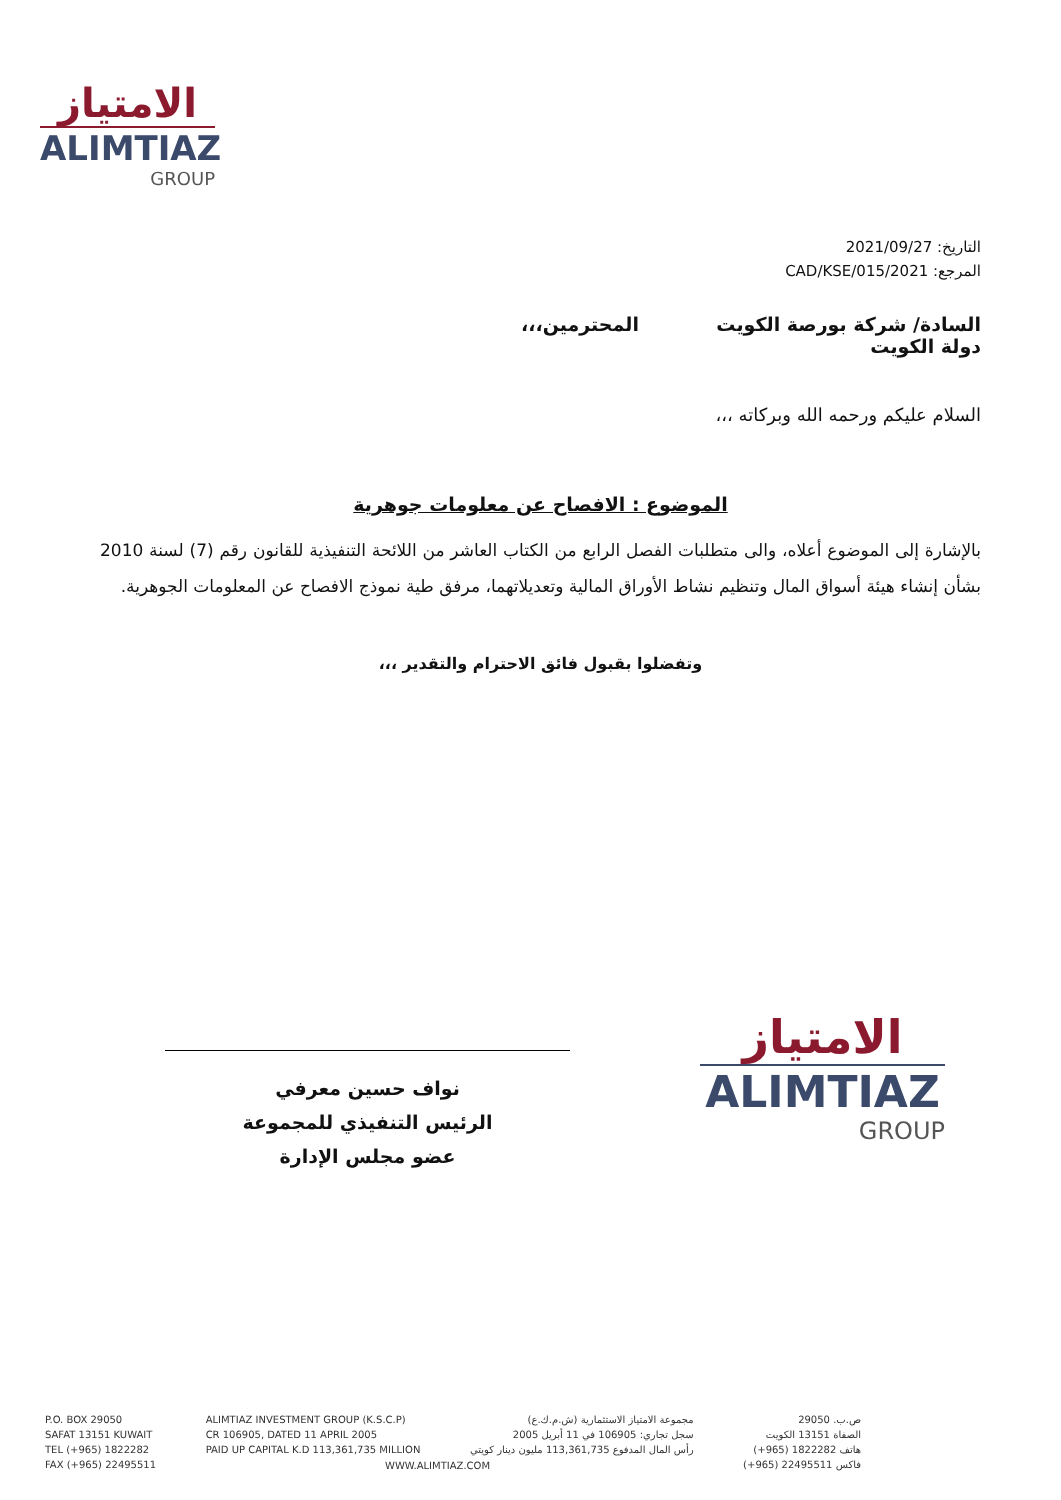الامتياز
ALIMTIAZ
GROUP
التاريخ: 2021/09/27
المرجع: 2021/CAD/KSE/015
السادة/ شركة بورصة الكويت
دولة الكويت المحترمين،،،
السلام عليكم ورحمه الله وبركاته ،،،
الموضوع : الافصاح عن معلومات جوهرية
بالإشارة إلى الموضوع أعلاه، والى متطلبات الفصل الرابع من الكتاب العاشر من اللائحة التنفيذية للقانون رقم (7) لسنة 2010 بشأن إنشاء هيئة أسواق المال وتنظيم نشاط الأوراق المالية وتعديلاتهما، مرفق طية نموذج الافصاح عن المعلومات الجوهرية.
وتفضلوا بقبول فائق الاحترام والتقدير ،،،
نواف حسين معرفي
الرئيس التنفيذي للمجموعة
عضو مجلس الإدارة
الامتياز
ALIMTIAZ
GROUP
P.O. BOX 29050
SAFAT 13151 KUWAIT
TEL (+965) 1822282
FAX (+965) 22495511
ALIMTIAZ INVESTMENT GROUP (K.S.C.P)
CR 106905, DATED 11 APRIL 2005
PAID UP CAPITAL K.D 113,361,735 MILLION
مجموعة الامتياز الاستثمارية (ش.م.ك.ع)
سجل تجاري: 106905 في 11 أبريل 2005
رأس المال المدفوع 113,361,735 مليون دينار كويتي
ص.ب. 29050
الصفاة 13151 الكويت
هاتف 1822282 (965+)
فاكس 22495511 (965+)
WWW.ALIMTIAZ.COM